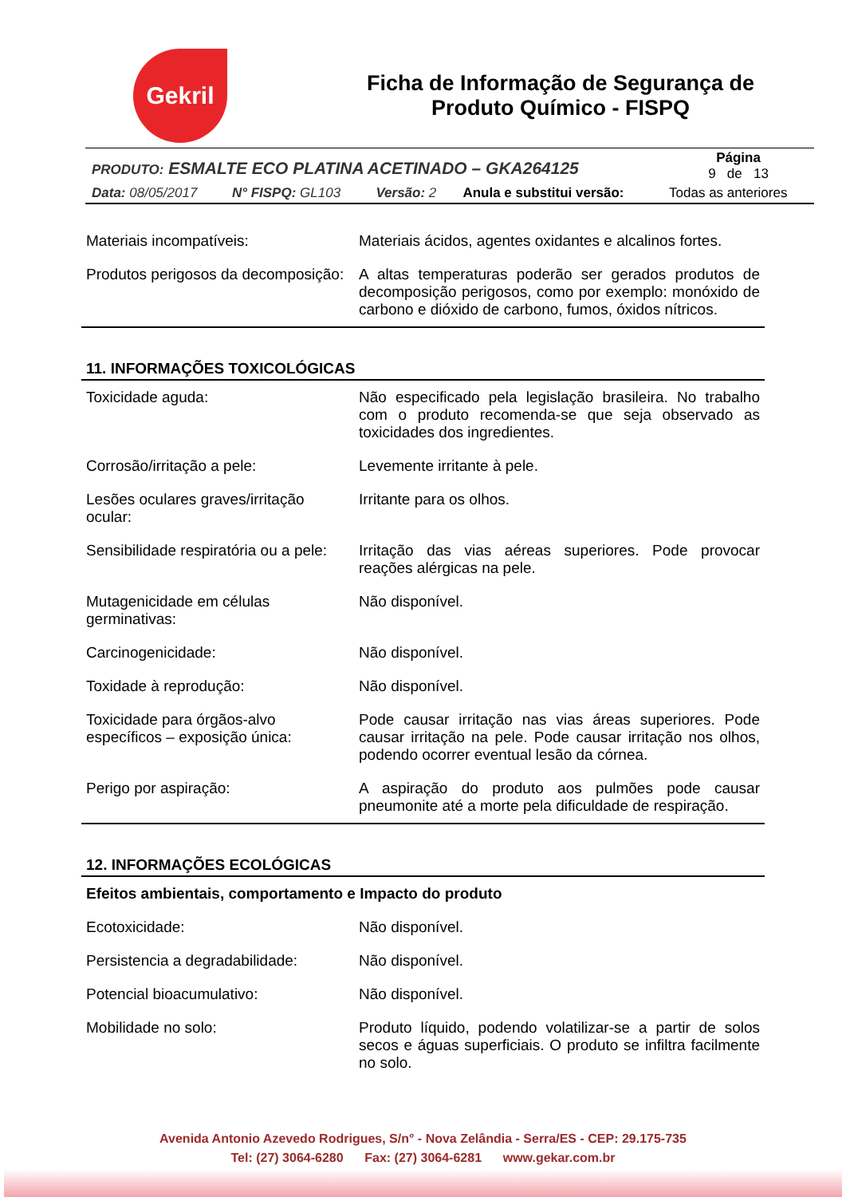Gekril
Ficha de Informação de Segurança de
Produto Químico - FISPQ
| PRODUTO: ESMALTE ECO PLATINA ACETINADO – GKA264125 | | | | Página 9 de 13 |
| Data: 08/05/2017 | N° FISPQ: GL103 | Versão: 2 | Anula e substitui versão: | Todas as anteriores |
| Materiais incompatíveis: | Materiais ácidos, agentes oxidantes e alcalinos fortes. |
| Produtos perigosos da decomposição: | A altas temperaturas poderão ser gerados produtos de decomposição perigosos, como por exemplo: monóxido de carbono e dióxido de carbono, fumos, óxidos nítricos. |
11. INFORMAÇÕES TOXICOLÓGICAS
| Toxicidade aguda: | Não especificado pela legislação brasileira. No trabalho com o produto recomenda-se que seja observado as toxicidades dos ingredientes. |
| Corrosão/irritação a pele: | Levemente irritante à pele. |
| Lesões oculares graves/irritação ocular: | Irritante para os olhos. |
| Sensibilidade respiratória ou a pele: | Irritação das vias aéreas superiores. Pode provocar reações alérgicas na pele. |
| Mutagenicidade em células germinativas: | Não disponível. |
| Carcinogenicidade: | Não disponível. |
| Toxidade à reprodução: | Não disponível. |
| Toxicidade para órgãos-alvo específicos – exposição única: | Pode causar irritação nas vias áreas superiores. Pode causar irritação na pele. Pode causar irritação nos olhos, podendo ocorrer eventual lesão da córnea. |
| Perigo por aspiração: | A aspiração do produto aos pulmões pode causar pneumonite até a morte pela dificuldade de respiração. |
12. INFORMAÇÕES ECOLÓGICAS
| Efeitos ambientais, comportamento e Impacto do produto | |
| Ecotoxicidade: | Não disponível. |
| Persistencia a degradabilidade: | Não disponível. |
| Potencial bioacumulativo: | Não disponível. |
| Mobilidade no solo: | Produto líquido, podendo volatilizar-se a partir de solos secos e águas superficiais. O produto se infiltra facilmente no solo. |
Avenida Antonio Azevedo Rodrigues, S/n° - Nova Zelândia - Serra/ES - CEP: 29.175-735
Tel: (27) 3064-6280 Fax: (27) 3064-6281 www.gekar.com.br